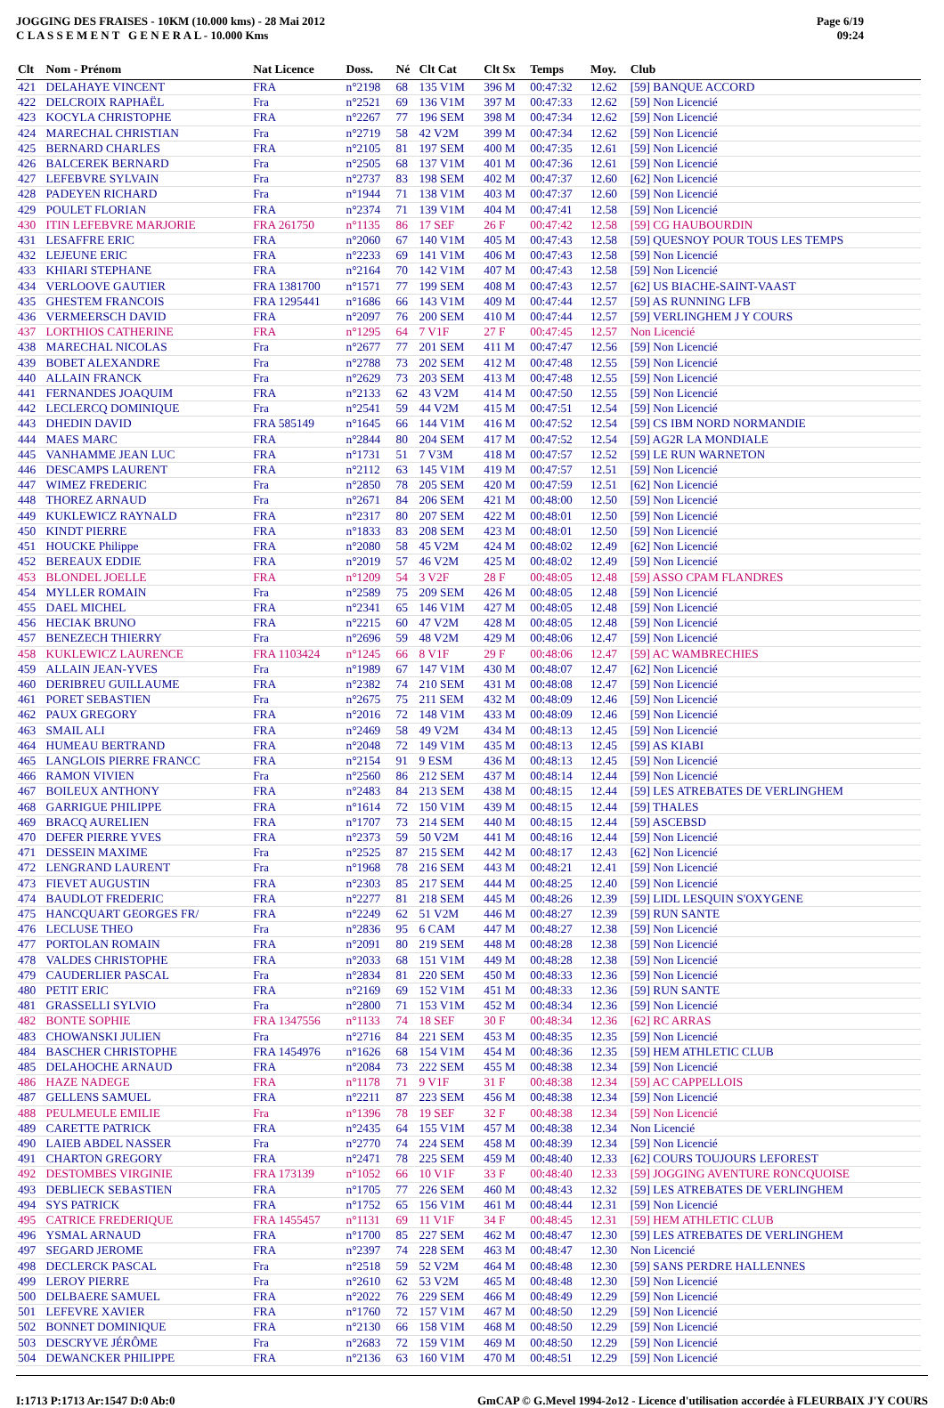JOGGING DES FRAISES - 10KM (10.000 kms) - 28 Mai 2012
C L A S S E M E N T G E N E R A L - 10.000 Kms
Page 6/19
09:24
| Clt | Nom - Prénom | Nat Licence | Doss. | Né | Clt Cat | Clt Sx | Temps | Moy. | Club |
| --- | --- | --- | --- | --- | --- | --- | --- | --- | --- |
| 421 | DELAHAYE VINCENT | FRA | n°2198 | 68 | 135 V1M | 396 M | 00:47:32 | 12.62 | [59] BANQUE ACCORD |
| 422 | DELCROIX RAPHAËL | Fra | n°2521 | 69 | 136 V1M | 397 M | 00:47:33 | 12.62 | [59] Non Licencié |
| 423 | KOCYLA CHRISTOPHE | FRA | n°2267 | 77 | 196 SEM | 398 M | 00:47:34 | 12.62 | [59] Non Licencié |
| 424 | MARECHAL CHRISTIAN | Fra | n°2719 | 58 | 42 V2M | 399 M | 00:47:34 | 12.62 | [59] Non Licencié |
| 425 | BERNARD CHARLES | FRA | n°2105 | 81 | 197 SEM | 400 M | 00:47:35 | 12.61 | [59] Non Licencié |
| 426 | BALCEREK BERNARD | Fra | n°2505 | 68 | 137 V1M | 401 M | 00:47:36 | 12.61 | [59] Non Licencié |
| 427 | LEFEBVRE SYLVAIN | Fra | n°2737 | 83 | 198 SEM | 402 M | 00:47:37 | 12.60 | [62] Non Licencié |
| 428 | PADEYEN RICHARD | Fra | n°1944 | 71 | 138 V1M | 403 M | 00:47:37 | 12.60 | [59] Non Licencié |
| 429 | POULET FLORIAN | FRA | n°2374 | 71 | 139 V1M | 404 M | 00:47:41 | 12.58 | [59] Non Licencié |
| 430 | ITIN LEFEBVRE MARJORIE | FRA 261750 | n°1135 | 86 | 17 SEF | 26 F | 00:47:42 | 12.58 | [59] CG HAUBOURDIN |
| 431 | LESAFFRE ERIC | FRA | n°2060 | 67 | 140 V1M | 405 M | 00:47:43 | 12.58 | [59] QUESNOY POUR TOUS LES TEMPS |
| 432 | LEJEUNE ERIC | FRA | n°2233 | 69 | 141 V1M | 406 M | 00:47:43 | 12.58 | [59] Non Licencié |
| 433 | KHIARI STEPHANE | FRA | n°2164 | 70 | 142 V1M | 407 M | 00:47:43 | 12.58 | [59] Non Licencié |
| 434 | VERLOOVE GAUTIER | FRA 1381700 | n°1571 | 77 | 199 SEM | 408 M | 00:47:43 | 12.57 | [62] US BIACHE-SAINT-VAAST |
| 435 | GHESTEM FRANCOIS | FRA 1295441 | n°1686 | 66 | 143 V1M | 409 M | 00:47:44 | 12.57 | [59] AS RUNNING LFB |
| 436 | VERMEERSCH DAVID | FRA | n°2097 | 76 | 200 SEM | 410 M | 00:47:44 | 12.57 | [59] VERLINGHEM J Y COURS |
| 437 | LORTHIOS CATHERINE | FRA | n°1295 | 64 | 7 V1F | 27 F | 00:47:45 | 12.57 | Non Licencié |
| 438 | MARECHAL NICOLAS | Fra | n°2677 | 77 | 201 SEM | 411 M | 00:47:47 | 12.56 | [59] Non Licencié |
| 439 | BOBET ALEXANDRE | Fra | n°2788 | 73 | 202 SEM | 412 M | 00:47:48 | 12.55 | [59] Non Licencié |
| 440 | ALLAIN FRANCK | Fra | n°2629 | 73 | 203 SEM | 413 M | 00:47:48 | 12.55 | [59] Non Licencié |
| 441 | FERNANDES JOAQUIM | FRA | n°2133 | 62 | 43 V2M | 414 M | 00:47:50 | 12.55 | [59] Non Licencié |
| 442 | LECLERCQ DOMINIQUE | Fra | n°2541 | 59 | 44 V2M | 415 M | 00:47:51 | 12.54 | [59] Non Licencié |
| 443 | DHEDIN DAVID | FRA 585149 | n°1645 | 66 | 144 V1M | 416 M | 00:47:52 | 12.54 | [59] CS IBM NORD NORMANDIE |
| 444 | MAES MARC | FRA | n°2844 | 80 | 204 SEM | 417 M | 00:47:52 | 12.54 | [59] AG2R LA MONDIALE |
| 445 | VANHAMME JEAN LUC | FRA | n°1731 | 51 | 7 V3M | 418 M | 00:47:57 | 12.52 | [59] LE RUN WARNETON |
| 446 | DESCAMPS LAURENT | FRA | n°2112 | 63 | 145 V1M | 419 M | 00:47:57 | 12.51 | [59] Non Licencié |
| 447 | WIMEZ FREDERIC | Fra | n°2850 | 78 | 205 SEM | 420 M | 00:47:59 | 12.51 | [62] Non Licencié |
| 448 | THOREZ ARNAUD | Fra | n°2671 | 84 | 206 SEM | 421 M | 00:48:00 | 12.50 | [59] Non Licencié |
| 449 | KUKLEWICZ RAYNALD | FRA | n°2317 | 80 | 207 SEM | 422 M | 00:48:01 | 12.50 | [59] Non Licencié |
| 450 | KINDT PIERRE | FRA | n°1833 | 83 | 208 SEM | 423 M | 00:48:01 | 12.50 | [59] Non Licencié |
| 451 | HOUCKE Philippe | FRA | n°2080 | 58 | 45 V2M | 424 M | 00:48:02 | 12.49 | [62] Non Licencié |
| 452 | BEREAUX EDDIE | FRA | n°2019 | 57 | 46 V2M | 425 M | 00:48:02 | 12.49 | [59] Non Licencié |
| 453 | BLONDEL JOELLE | FRA | n°1209 | 54 | 3 V2F | 28 F | 00:48:05 | 12.48 | [59] ASSO CPAM FLANDRES |
| 454 | MYLLER ROMAIN | Fra | n°2589 | 75 | 209 SEM | 426 M | 00:48:05 | 12.48 | [59] Non Licencié |
| 455 | DAEL MICHEL | FRA | n°2341 | 65 | 146 V1M | 427 M | 00:48:05 | 12.48 | [59] Non Licencié |
| 456 | HECIAK BRUNO | FRA | n°2215 | 60 | 47 V2M | 428 M | 00:48:05 | 12.48 | [59] Non Licencié |
| 457 | BENEZECH THIERRY | Fra | n°2696 | 59 | 48 V2M | 429 M | 00:48:06 | 12.47 | [59] Non Licencié |
| 458 | KUKLEWICZ LAURENCE | FRA 1103424 | n°1245 | 66 | 8 V1F | 29 F | 00:48:06 | 12.47 | [59] AC WAMBRECHIES |
| 459 | ALLAIN JEAN-YVES | Fra | n°1989 | 67 | 147 V1M | 430 M | 00:48:07 | 12.47 | [62] Non Licencié |
| 460 | DERIBREU GUILLAUME | FRA | n°2382 | 74 | 210 SEM | 431 M | 00:48:08 | 12.47 | [59] Non Licencié |
| 461 | PORET SEBASTIEN | Fra | n°2675 | 75 | 211 SEM | 432 M | 00:48:09 | 12.46 | [59] Non Licencié |
| 462 | PAUX GREGORY | FRA | n°2016 | 72 | 148 V1M | 433 M | 00:48:09 | 12.46 | [59] Non Licencié |
| 463 | SMAIL ALI | FRA | n°2469 | 58 | 49 V2M | 434 M | 00:48:13 | 12.45 | [59] Non Licencié |
| 464 | HUMEAU BERTRAND | FRA | n°2048 | 72 | 149 V1M | 435 M | 00:48:13 | 12.45 | [59] AS KIABI |
| 465 | LANGLOIS PIERRE FRANCC | FRA | n°2154 | 91 | 9 ESM | 436 M | 00:48:13 | 12.45 | [59] Non Licencié |
| 466 | RAMON VIVIEN | Fra | n°2560 | 86 | 212 SEM | 437 M | 00:48:14 | 12.44 | [59] Non Licencié |
| 467 | BOILEUX ANTHONY | FRA | n°2483 | 84 | 213 SEM | 438 M | 00:48:15 | 12.44 | [59] LES ATREBATES DE VERLINGHEM |
| 468 | GARRIGUE PHILIPPE | FRA | n°1614 | 72 | 150 V1M | 439 M | 00:48:15 | 12.44 | [59] THALES |
| 469 | BRACQ AURELIEN | FRA | n°1707 | 73 | 214 SEM | 440 M | 00:48:15 | 12.44 | [59] ASCEBSD |
| 470 | DEFER PIERRE YVES | FRA | n°2373 | 59 | 50 V2M | 441 M | 00:48:16 | 12.44 | [59] Non Licencié |
| 471 | DESSEIN MAXIME | Fra | n°2525 | 87 | 215 SEM | 442 M | 00:48:17 | 12.43 | [62] Non Licencié |
| 472 | LENGRAND LAURENT | Fra | n°1968 | 78 | 216 SEM | 443 M | 00:48:21 | 12.41 | [59] Non Licencié |
| 473 | FIEVET AUGUSTIN | FRA | n°2303 | 85 | 217 SEM | 444 M | 00:48:25 | 12.40 | [59] Non Licencié |
| 474 | BAUDLOT FREDERIC | FRA | n°2277 | 81 | 218 SEM | 445 M | 00:48:26 | 12.39 | [59] LIDL LESQUIN S'OXYGENE |
| 475 | HANCQUART GEORGES FR/ | FRA | n°2249 | 62 | 51 V2M | 446 M | 00:48:27 | 12.39 | [59] RUN SANTE |
| 476 | LECLUSE THEO | Fra | n°2836 | 95 | 6 CAM | 447 M | 00:48:27 | 12.38 | [59] Non Licencié |
| 477 | PORTOLAN ROMAIN | FRA | n°2091 | 80 | 219 SEM | 448 M | 00:48:28 | 12.38 | [59] Non Licencié |
| 478 | VALDES CHRISTOPHE | FRA | n°2033 | 68 | 151 V1M | 449 M | 00:48:28 | 12.38 | [59] Non Licencié |
| 479 | CAUDERLIER PASCAL | Fra | n°2834 | 81 | 220 SEM | 450 M | 00:48:33 | 12.36 | [59] Non Licencié |
| 480 | PETIT ERIC | FRA | n°2169 | 69 | 152 V1M | 451 M | 00:48:33 | 12.36 | [59] RUN SANTE |
| 481 | GRASSELLI SYLVIO | Fra | n°2800 | 71 | 153 V1M | 452 M | 00:48:34 | 12.36 | [59] Non Licencié |
| 482 | BONTE SOPHIE | FRA 1347556 | n°1133 | 74 | 18 SEF | 30 F | 00:48:34 | 12.36 | [62] RC ARRAS |
| 483 | CHOWANSKI JULIEN | Fra | n°2716 | 84 | 221 SEM | 453 M | 00:48:35 | 12.35 | [59] Non Licencié |
| 484 | BASCHER CHRISTOPHE | FRA 1454976 | n°1626 | 68 | 154 V1M | 454 M | 00:48:36 | 12.35 | [59] HEM ATHLETIC CLUB |
| 485 | DELAHOCHE ARNAUD | FRA | n°2084 | 73 | 222 SEM | 455 M | 00:48:38 | 12.34 | [59] Non Licencié |
| 486 | HAZE NADEGE | FRA | n°1178 | 71 | 9 V1F | 31 F | 00:48:38 | 12.34 | [59] AC CAPPELLOIS |
| 487 | GELLENS SAMUEL | FRA | n°2211 | 87 | 223 SEM | 456 M | 00:48:38 | 12.34 | [59] Non Licencié |
| 488 | PEULMEULE EMILIE | Fra | n°1396 | 78 | 19 SEF | 32 F | 00:48:38 | 12.34 | [59] Non Licencié |
| 489 | CARETTE PATRICK | FRA | n°2435 | 64 | 155 V1M | 457 M | 00:48:38 | 12.34 | Non Licencié |
| 490 | LAIEB ABDEL NASSER | Fra | n°2770 | 74 | 224 SEM | 458 M | 00:48:39 | 12.34 | [59] Non Licencié |
| 491 | CHARTON GREGORY | FRA | n°2471 | 78 | 225 SEM | 459 M | 00:48:40 | 12.33 | [62] COURS TOUJOURS LEFOREST |
| 492 | DESTOMBES VIRGINIE | FRA 173139 | n°1052 | 66 | 10 V1F | 33 F | 00:48:40 | 12.33 | [59] JOGGING AVENTURE RONCQUOISE |
| 493 | DEBLIECK SEBASTIEN | FRA | n°1705 | 77 | 226 SEM | 460 M | 00:48:43 | 12.32 | [59] LES ATREBATES DE VERLINGHEM |
| 494 | SYS PATRICK | FRA | n°1752 | 65 | 156 V1M | 461 M | 00:48:44 | 12.31 | [59] Non Licencié |
| 495 | CATRICE FREDERIQUE | FRA 1455457 | n°1131 | 69 | 11 V1F | 34 F | 00:48:45 | 12.31 | [59] HEM ATHLETIC CLUB |
| 496 | YSMAL ARNAUD | FRA | n°1700 | 85 | 227 SEM | 462 M | 00:48:47 | 12.30 | [59] LES ATREBATES DE VERLINGHEM |
| 497 | SEGARD JEROME | FRA | n°2397 | 74 | 228 SEM | 463 M | 00:48:47 | 12.30 | Non Licencié |
| 498 | DECLERCK PASCAL | Fra | n°2518 | 59 | 52 V2M | 464 M | 00:48:48 | 12.30 | [59] SANS PERDRE HALLENNES |
| 499 | LEROY PIERRE | Fra | n°2610 | 62 | 53 V2M | 465 M | 00:48:48 | 12.30 | [59] Non Licencié |
| 500 | DELBAERE SAMUEL | FRA | n°2022 | 76 | 229 SEM | 466 M | 00:48:49 | 12.29 | [59] Non Licencié |
| 501 | LEFEVRE XAVIER | FRA | n°1760 | 72 | 157 V1M | 467 M | 00:48:50 | 12.29 | [59] Non Licencié |
| 502 | BONNET DOMINIQUE | FRA | n°2130 | 66 | 158 V1M | 468 M | 00:48:50 | 12.29 | [59] Non Licencié |
| 503 | DESCRYVE JÉRÔME | Fra | n°2683 | 72 | 159 V1M | 469 M | 00:48:50 | 12.29 | [59] Non Licencié |
| 504 | DEWANCKER PHILIPPE | FRA | n°2136 | 63 | 160 V1M | 470 M | 00:48:51 | 12.29 | [59] Non Licencié |
I:1713 P:1713 Ar:1547 D:0 Ab:0 GmCAP © G.Mevel 1994-2o12 - Licence d'utilisation accordée à FLEURBAIX J'Y COURS